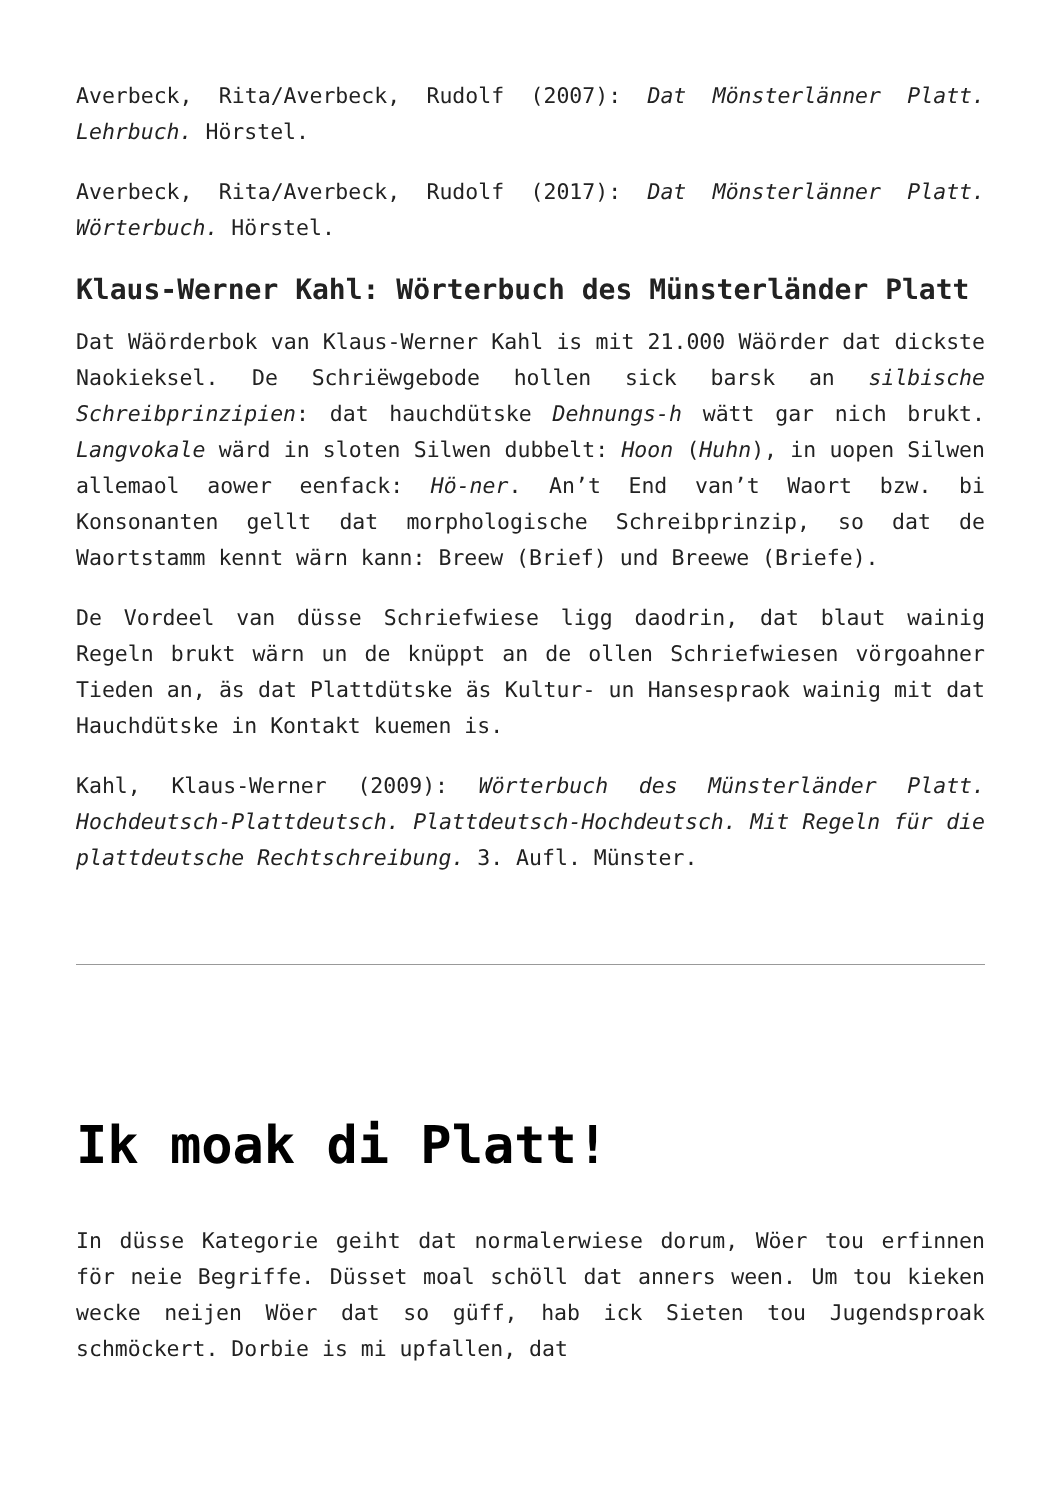Averbeck, Rita/Averbeck, Rudolf (2007): Dat Mönsterlänner Platt. Lehrbuch. Hörstel.
Averbeck, Rita/Averbeck, Rudolf (2017): Dat Mönsterlänner Platt. Wörterbuch. Hörstel.
Klaus-Werner Kahl: Wörterbuch des Münsterländer Platt
Dat Wäörderbok van Klaus-Werner Kahl is mit 21.000 Wäörder dat dickste Naokieksel. De Schriëwgebode hollen sick barsk an silbische Schreibprinzipien: dat hauchdütske Dehnungs-h wätt gar nich brukt. Langvokale wärd in sloten Silwen dubbelt: Hoon (Huhn), in uopen Silwen allemaol aower eenfack: Hö-ner. An’t End van’t Waort bzw. bi Konsonanten gellt dat morphologische Schreibprinzip, so dat de Waortstamm kennt wärn kann: Breew (Brief) und Breewe (Briefe).
De Vordeel van düsse Schriefwiese ligg daodrin, dat blaut wainig Regeln brukt wärn un de knüppt an de ollen Schriefwiesen vörgoahner Tieden an, äs dat Plattdütske äs Kultur- un Hansespraok wainig mit dat Hauchdütske in Kontakt kuemen is.
Kahl, Klaus-Werner (2009): Wörterbuch des Münsterländer Platt. Hochdeutsch-Plattdeutsch. Plattdeutsch-Hochdeutsch. Mit Regeln für die plattdeutsche Rechtschreibung. 3. Aufl. Münster.
Ik moak di Platt!
In düsse Kategorie geiht dat normalerwiese dorum, Wöer tou erfinnen för neie Begriffe. Düsset moal schöll dat anners ween. Um tou kieken wecke neijen Wöer dat so güff, hab ick Sieten tou Jugendsproak schmöckert. Dorbie is mi upfallen, dat